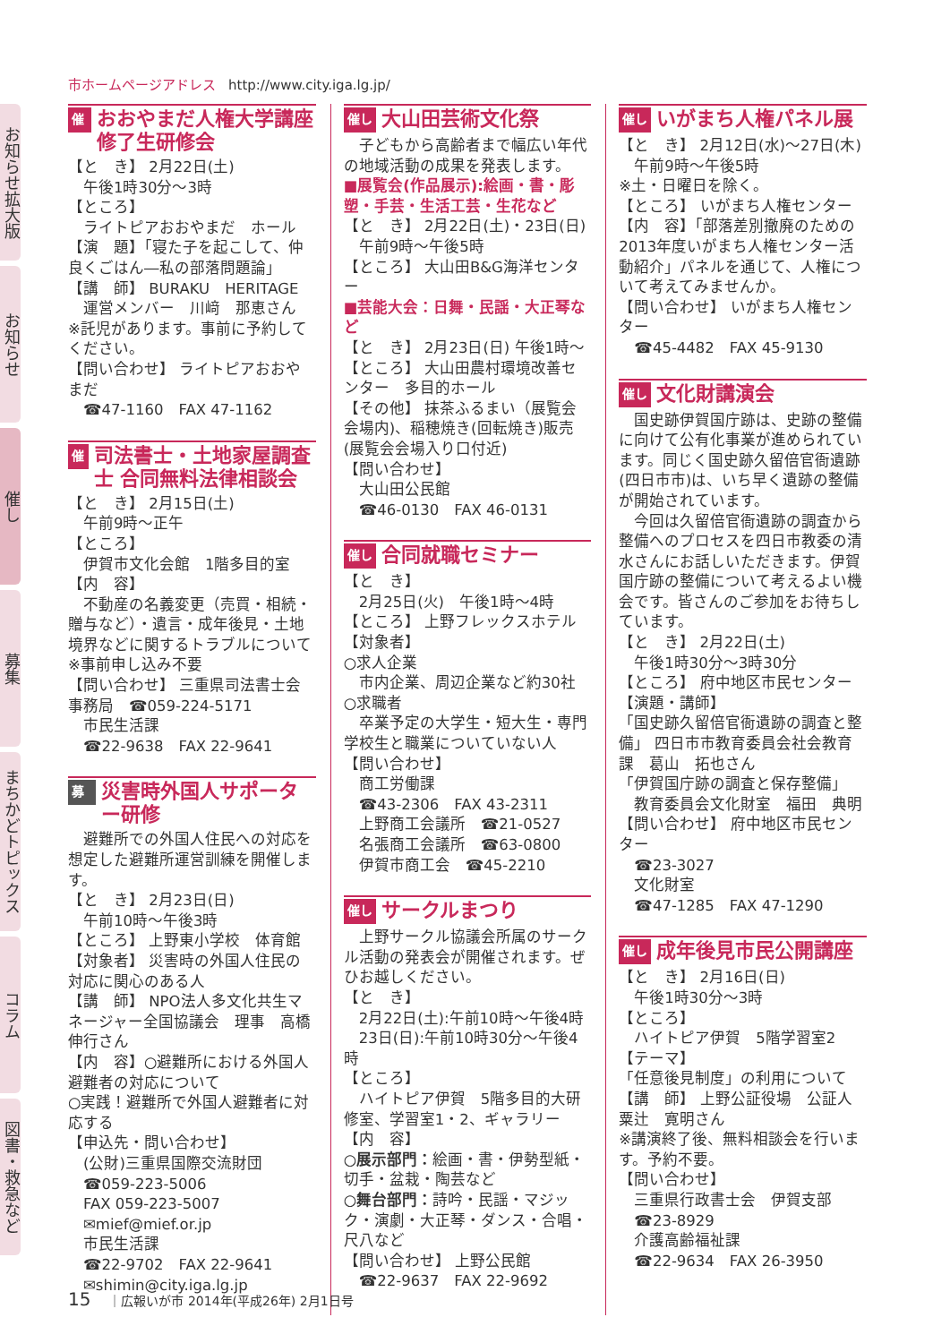市ホームページアドレス http://www.city.iga.lg.jp/
お知らせ拡大版
お知らせ
催し
募集
まちかどトピックス
コラム
図書・救急など
催し
おおやまだ人権大学講座 修了生研修会
【と　き】 2月22日(土)
　午後1時30分～3時
【ところ】
　ライトピアおおやまだ　ホール
【演　題】「寝た子を起こして、仲良くごはん―私の部落問題論」
【講　師】 BURAKU　HERITAGE
　運営メンバー　川﨑　那恵さん
※託児があります。事前に予約してください。
【問い合わせ】 ライトピアおおやまだ
　☎47-1160　FAX 47-1162
催し
司法書士・土地家屋調査士 合同無料法律相談会
【と　き】 2月15日(土)
　午前9時～正午
【ところ】
　伊賀市文化会館　1階多目的室
【内　容】
　不動産の名義変更（売買・相続・贈与など）・遺言・成年後見・土地境界などに関するトラブルについて
※事前申し込み不要
【問い合わせ】 三重県司法書士会事務局　☎059-224-5171
　市民生活課
　☎22-9638　FAX 22-9641
募集
災害時外国人サポーター研修
　避難所での外国人住民への対応を想定した避難所運営訓練を開催します。
【と　き】 2月23日(日)
　午前10時～午後3時
【ところ】 上野東小学校　体育館
【対象者】 災害時の外国人住民の対応に関心のある人
【講　師】 NPO法人多文化共生マネージャー全国協議会　理事　高橋伸行さん
【内　容】○避難所における外国人避難者の対応について
○実践！避難所で外国人避難者に対応する
【申込先・問い合わせ】
　(公財)三重県国際交流財団
　☎059-223-5006
　FAX 059-223-5007
　✉mief@mief.or.jp
　市民生活課
　☎22-9702　FAX 22-9641
　✉shimin@city.iga.lg.jp
催し
大山田芸術文化祭
　子どもから高齢者まで幅広い年代の地域活動の成果を発表します。
■展覧会(作品展示):絵画・書・彫塑・手芸・生活工芸・生花など
【と　き】 2月22日(土)・23日(日)
　午前9時～午後5時
【ところ】 大山田B&G海洋センター
■芸能大会：日舞・民謡・大正琴など
【と　き】 2月23日(日) 午後1時～
【ところ】 大山田農村環境改善センター　多目的ホール
【その他】 抹茶ふるまい（展覧会会場内)、稲穂焼き(回転焼き)販売(展覧会会場入り口付近)
【問い合わせ】
　大山田公民館
　☎46-0130　FAX 46-0131
催し
合同就職セミナー
【と　き】
　2月25日(火)　午後1時～4時
【ところ】 上野フレックスホテル
【対象者】
○求人企業
　市内企業、周辺企業など約30社
○求職者
　卒業予定の大学生・短大生・専門学校生と職業についていない人
【問い合わせ】
　商工労働課
　☎43-2306　FAX 43-2311
　上野商工会議所　☎21-0527
　名張商工会議所　☎63-0800
　伊賀市商工会　☎45-2210
催し
サークルまつり
　上野サークル協議会所属のサークル活動の発表会が開催されます。ぜひお越しください。
【と　き】
　2月22日(土):午前10時～午後4時
　23日(日):午前10時30分～午後4時
【ところ】
　ハイトピア伊賀　5階多目的大研修室、学習室1・2、ギャラリー
【内　容】
○展示部門：絵画・書・伊勢型紙・切手・盆栽・陶芸など
○舞台部門：詩吟・民謡・マジック・演劇・大正琴・ダンス・合唱・尺八など
【問い合わせ】 上野公民館
　☎22-9637　FAX 22-9692
催し
いがまち人権パネル展
【と　き】 2月12日(水)～27日(木)
　午前9時～午後5時
※土・日曜日を除く。
【ところ】 いがまち人権センター
【内　容】「部落差別撤廃のための2013年度いがまち人権センター活動紹介」パネルを通じて、人権について考えてみませんか。
【問い合わせ】 いがまち人権センター
　☎45-4482　FAX 45-9130
催し
文化財講演会
　国史跡伊賀国庁跡は、史跡の整備に向けて公有化事業が進められています。同じく国史跡久留倍官衙遺跡(四日市市)は、いち早く遺跡の整備が開始されています。
　今回は久留倍官衙遺跡の調査から整備へのプロセスを四日市教委の清水さんにお話しいただきます。伊賀国庁跡の整備について考えるよい機会です。皆さんのご参加をお待ちしています。
【と　き】 2月22日(土)
　午後1時30分～3時30分
【ところ】 府中地区市民センター
【演題・講師】
「国史跡久留倍官衙遺跡の調査と整備」 四日市市教育委員会社会教育課　葛山　拓也さん
「伊賀国庁跡の調査と保存整備」
　教育委員会文化財室　福田　典明
【問い合わせ】 府中地区市民センター
　☎23-3027
　文化財室
　☎47-1285　FAX 47-1290
催し
成年後見市民公開講座
【と　き】 2月16日(日)
　午後1時30分～3時
【ところ】
　ハイトピア伊賀　5階学習室2
【テーマ】
「任意後見制度」の利用について
【講　師】 上野公証役場　公証人　粟辻　寛明さん
※講演終了後、無料相談会を行います。予約不要。
【問い合わせ】
　三重県行政書士会　伊賀支部
　☎23-8929
　介護高齢福祉課
　☎22-9634　FAX 26-3950
15 ｜広報いが市 2014年(平成26年) 2月1日号